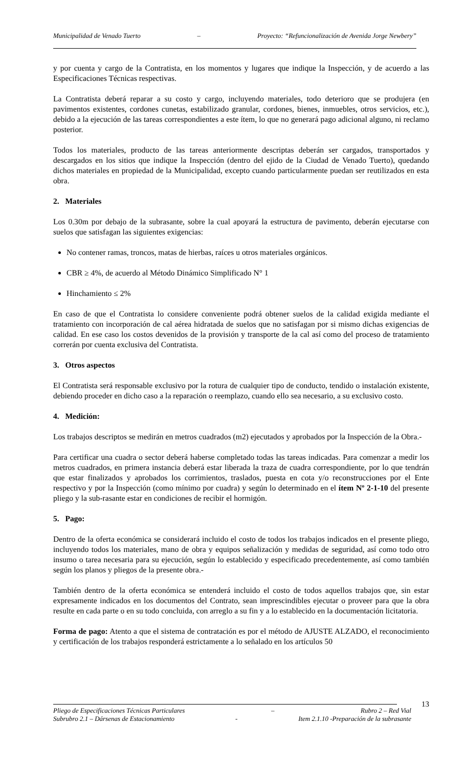Municipalidad de Venado Tuerto – Proyecto: “Refuncionalización de Avenida Jorge Newbery”
y por cuenta y cargo de la Contratista, en los momentos y lugares que indique la Inspección, y de acuerdo a las Especificaciones Técnicas respectivas.
La Contratista deberá reparar a su costo y cargo, incluyendo materiales, todo deterioro que se produjera (en pavimentos existentes, cordones cunetas, estabilizado granular, cordones, bienes, inmuebles, otros servicios, etc.), debido a la ejecución de las tareas correspondientes a este ítem, lo que no generará pago adicional alguno, ni reclamo posterior.
Todos los materiales, producto de las tareas anteriormente descriptas deberán ser cargados, transportados y descargados en los sitios que indique la Inspección (dentro del ejido de la Ciudad de Venado Tuerto), quedando dichos materiales en propiedad de la Municipalidad, excepto cuando particularmente puedan ser reutilizados en esta obra.
2. Materiales
Los 0.30m por debajo de la subrasante, sobre la cual apoyará la estructura de pavimento, deberán ejecutarse con suelos que satisfagan las siguientes exigencias:
No contener ramas, troncos, matas de hierbas, raíces u otros materiales orgánicos.
CBR ≥ 4%, de acuerdo al Método Dinámico Simplificado N° 1
Hinchamiento ≤ 2%
En caso de que el Contratista lo considere conveniente podrá obtener suelos de la calidad exigida mediante el tratamiento con incorporación de cal aérea hidratada de suelos que no satisfagan por si mismo dichas exigencias de calidad. En ese caso los costos devenidos de la provisión y transporte de la cal así como del proceso de tratamiento correrán por cuenta exclusiva del Contratista.
3. Otros aspectos
El Contratista será responsable exclusivo por la rotura de cualquier tipo de conducto, tendido o instalación existente, debiendo proceder en dicho caso a la reparación o reemplazo, cuando ello sea necesario, a su exclusivo costo.
4. Medición:
Los trabajos descriptos se medirán en metros cuadrados (m2) ejecutados y aprobados por la Inspección de la Obra.-
Para certificar una cuadra o sector deberá haberse completado todas las tareas indicadas. Para comenzar a medir los metros cuadrados, en primera instancia deberá estar liberada la traza de cuadra correspondiente, por lo que tendrán que estar finalizados y aprobados los corrimientos, traslados, puesta en cota y/o reconstrucciones por el Ente respectivo y por la Inspección (como mínimo por cuadra) y según lo determinado en el ítem Nº 2-1-10 del presente pliego y la sub-rasante estar en condiciones de recibir el hormigón.
5. Pago:
Dentro de la oferta económica se considerará incluido el costo de todos los trabajos indicados en el presente pliego, incluyendo todos los materiales, mano de obra y equipos señalización y medidas de seguridad, así como todo otro insumo o tarea necesaria para su ejecución, según lo establecido y especificado precedentemente, así como también según los planos y pliegos de la presente obra.-
También dentro de la oferta económica se entenderá incluido el costo de todos aquellos trabajos que, sin estar expresamente indicados en los documentos del Contrato, sean imprescindibles ejecutar o proveer para que la obra resulte en cada parte o en su todo concluida, con arreglo a su fin y a lo establecido en la documentación licitatoria.
Forma de pago: Atento a que el sistema de contratación es por el método de AJUSTE ALZADO, el reconocimiento y certificación de los trabajos responderá estrictamente a lo señalado en los artículos 50
13
Pliego de Especificaciones Técnicas Particulares – Rubro 2 – Red Vial
Subrubro 2.1 – Dársenas de Estacionamiento - Item 2.1.10 -Preparación de la subrasante